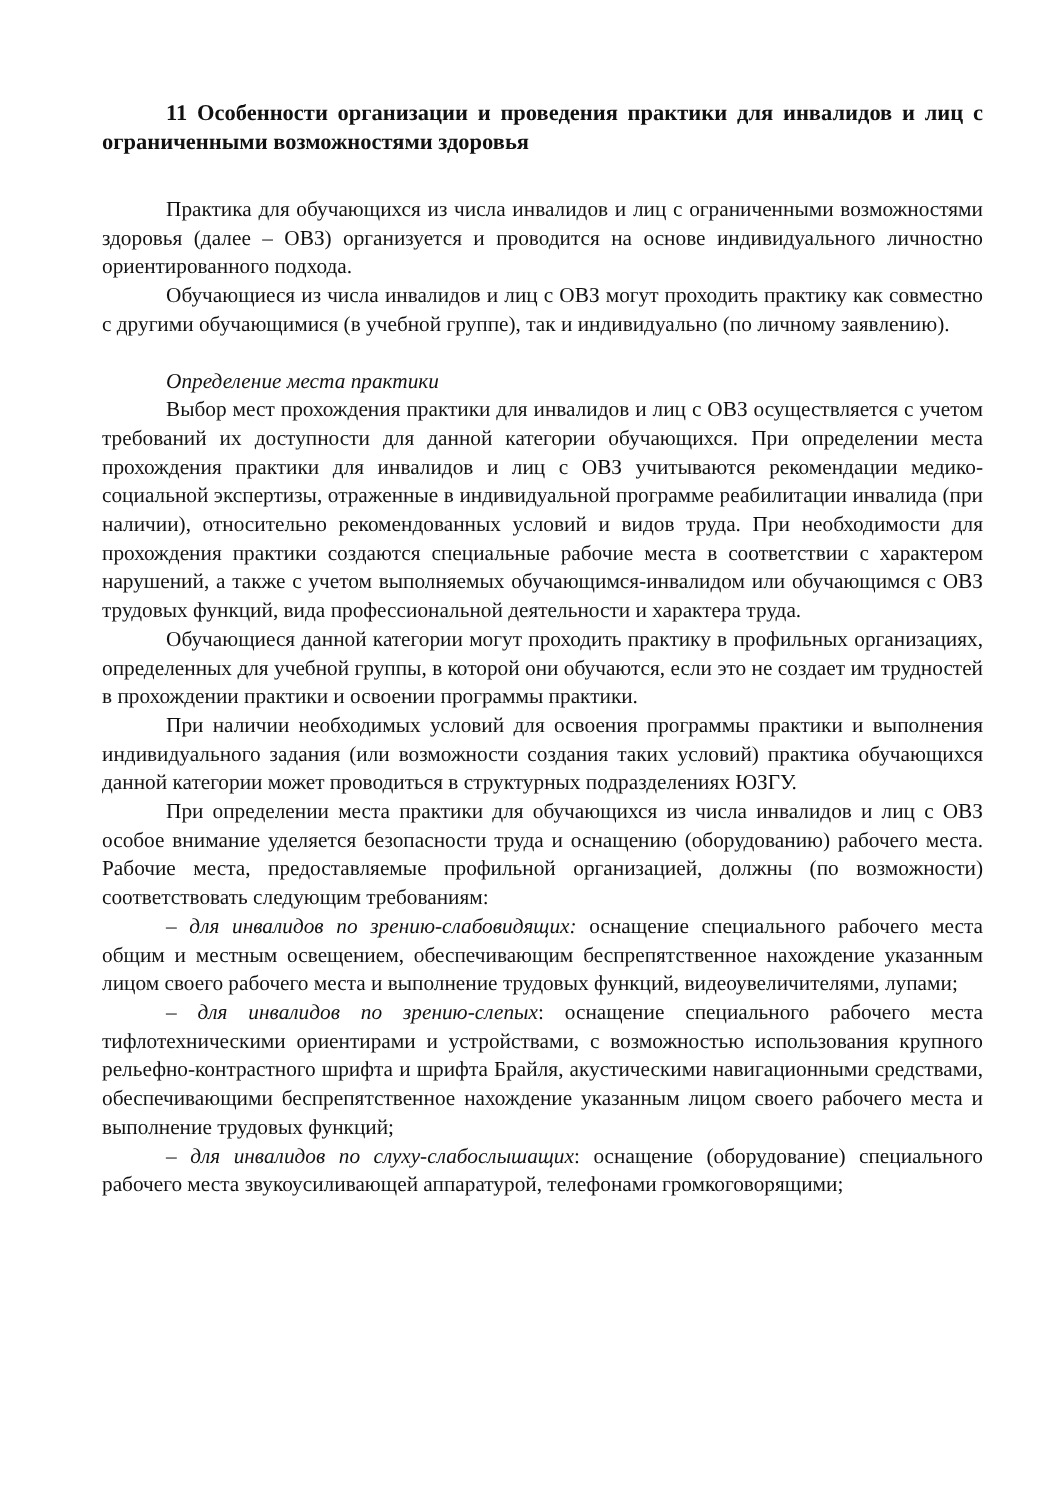11 Особенности организации и проведения практики для инвалидов и лиц с ограниченными возможностями здоровья
Практика для обучающихся из числа инвалидов и лиц с ограниченными возможностями здоровья (далее – ОВЗ) организуется и проводится на основе индивидуального личностно ориентированного подхода.
Обучающиеся из числа инвалидов и лиц с ОВЗ могут проходить практику как совместно с другими обучающимися (в учебной группе), так и индивидуально (по личному заявлению).
Определение места практики
Выбор мест прохождения практики для инвалидов и лиц с ОВЗ осуществляется с учетом требований их доступности для данной категории обучающихся. При определении места прохождения практики для инвалидов и лиц с ОВЗ учитываются рекомендации медико-социальной экспертизы, отраженные в индивидуальной программе реабилитации инвалида (при наличии), относительно рекомендованных условий и видов труда. При необходимости для прохождения практики создаются специальные рабочие места в соответствии с характером нарушений, а также с учетом выполняемых обучающимся-инвалидом или обучающимся с ОВЗ трудовых функций, вида профессиональной деятельности и характера труда.
Обучающиеся данной категории могут проходить практику в профильных организациях, определенных для учебной группы, в которой они обучаются, если это не создает им трудностей в прохождении практики и освоении программы практики.
При наличии необходимых условий для освоения программы практики и выполнения индивидуального задания (или возможности создания таких условий) практика обучающихся данной категории может проводиться в структурных подразделениях ЮЗГУ.
При определении места практики для обучающихся из числа инвалидов и лиц с ОВЗ особое внимание уделяется безопасности труда и оснащению (оборудованию) рабочего места. Рабочие места, предоставляемые профильной организацией, должны (по возможности) соответствовать следующим требованиям:
– для инвалидов по зрению-слабовидящих: оснащение специального рабочего места общим и местным освещением, обеспечивающим беспрепятственное нахождение указанным лицом своего рабочего места и выполнение трудовых функций, видеоувеличителями, лупами;
– для инвалидов по зрению-слепых: оснащение специального рабочего места тифлотехническими ориентирами и устройствами, с возможностью использования крупного рельефно-контрастного шрифта и шрифта Брайля, акустическими навигационными средствами, обеспечивающими беспрепятственное нахождение указанным лицом своего рабочего места и выполнение трудовых функций;
– для инвалидов по слуху-слабослышащих: оснащение (оборудование) специального рабочего места звукоусиливающей аппаратурой, телефонами громкоговорящими;